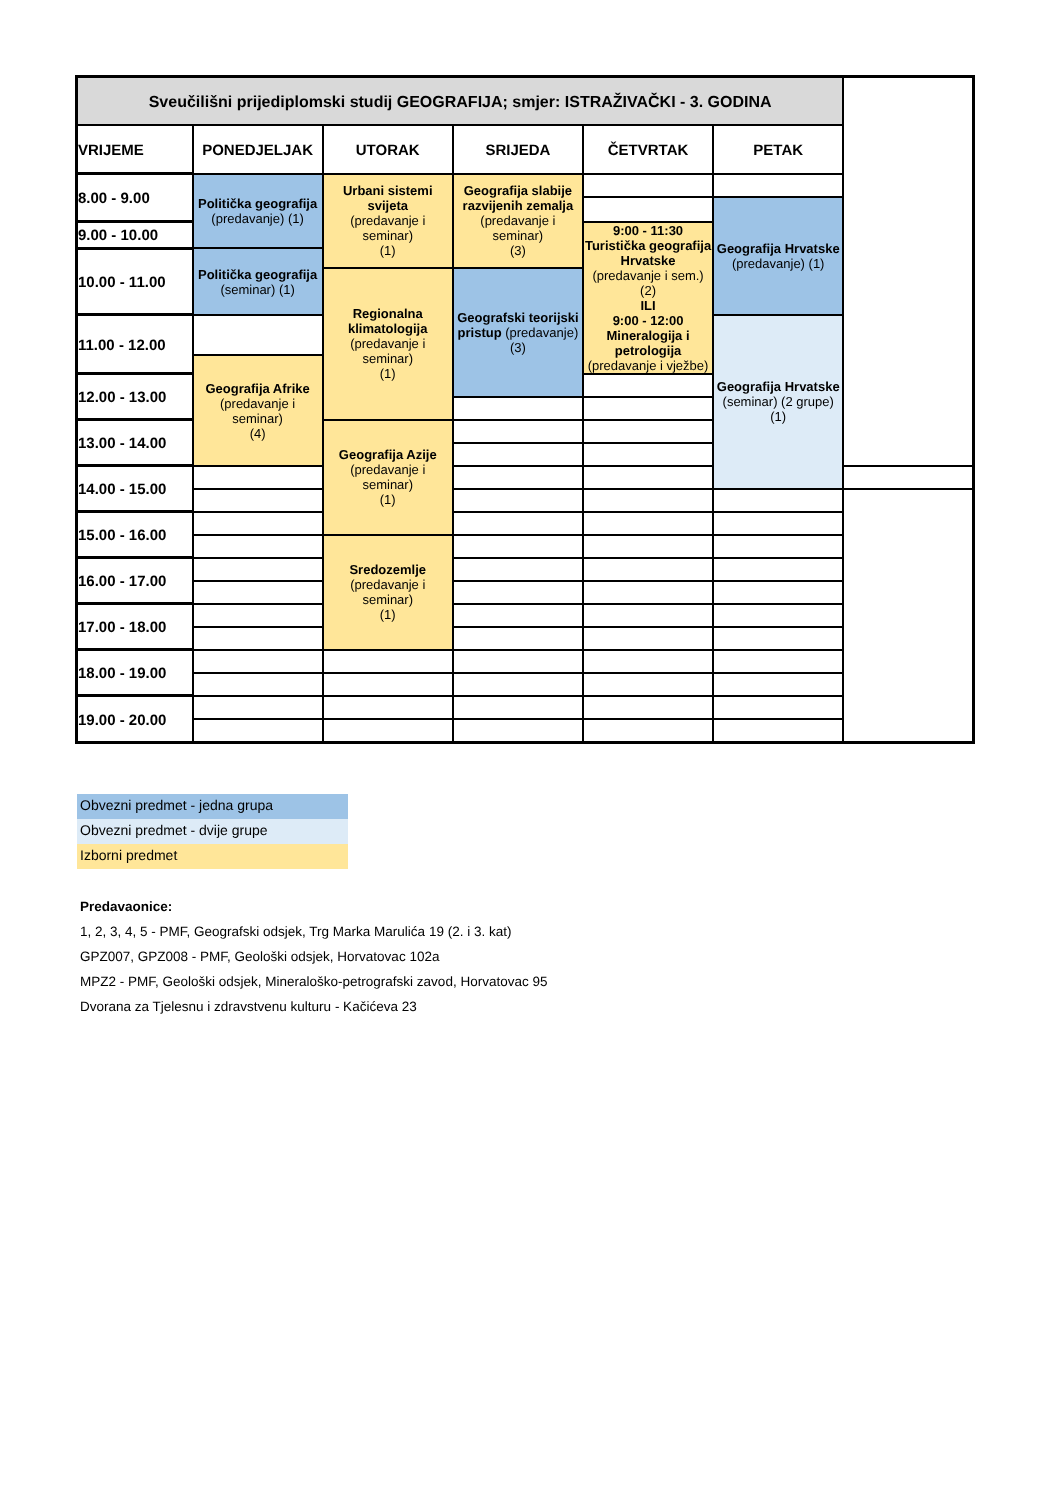| Sveučilišni prijediplomski studij GEOGRAFIJA; smjer: ISTRAŽIVAČKI - 3. GODINA | | | | | | |
| --- | --- | --- | --- | --- | --- | --- |
| VRIJEME | PONEDJELJAK | UTORAK | SRIJEDA | ČETVRTAK | PETAK | |
| 8.00 - 9.00 | Politička geografija (predavanje) (1) | Urbani sistemi svijeta (predavanje i seminar) (1) | Geografija slabije razvijenih zemalja (predavanje i seminar) (3) | | | |
| | | | | | Geografija Hrvatske (predavanje) (1) | |
| 9.00 - 10.00 | | | | 9:00 - 11:30 Turistička geografija Hrvatske (predavanje i sem.) (2) ILI 9:00 - 12:00 Mineralogija i petrologija (predavanje i vježbe) | | |
| 10.00 - 11.00 | Politička geografija (seminar) (1) | | | | | |
| | | Regionalna klimatologija (predavanje i seminar) (1) | Geografski teorijski pristup (predavanje) (3) | | | |
| 11.00 - 12.00 | | | | | Geografija Hrvatske (seminar) (2 grupe) (1) | |
| | Geografija Afrike (predavanje i seminar) (4) | | | | | |
| 12.00 - 13.00 | | | | | | |
| 13.00 - 14.00 | | Geografija Azije (predavanje i seminar) (1) | | | | |
| 14.00 - 15.00 | | | | | | |
| 15.00 - 16.00 | | | | | | |
| | | Sredozemlje (predavanje i seminar) (1) | | | | |
| 16.00 - 17.00 | | | | | | |
| 17.00 - 18.00 | | | | | | |
| 18.00 - 19.00 | | | | | | |
| 19.00 - 20.00 | | | | | | |
Obvezni predmet - jedna grupa
Obvezni predmet - dvije grupe
Izborni predmet
Predavaonice:
1, 2, 3, 4, 5 - PMF, Geografski odsjek, Trg Marka Marulića 19 (2. i 3. kat)
GPZ007, GPZ008 - PMF, Geološki odsjek, Horvatovac 102a
MPZ2 - PMF, Geološki odsjek, Mineraloško-petrografski zavod, Horvatovac 95
Dvorana za Tjelesnu i zdravstvenu kulturu - Kačićeva 23